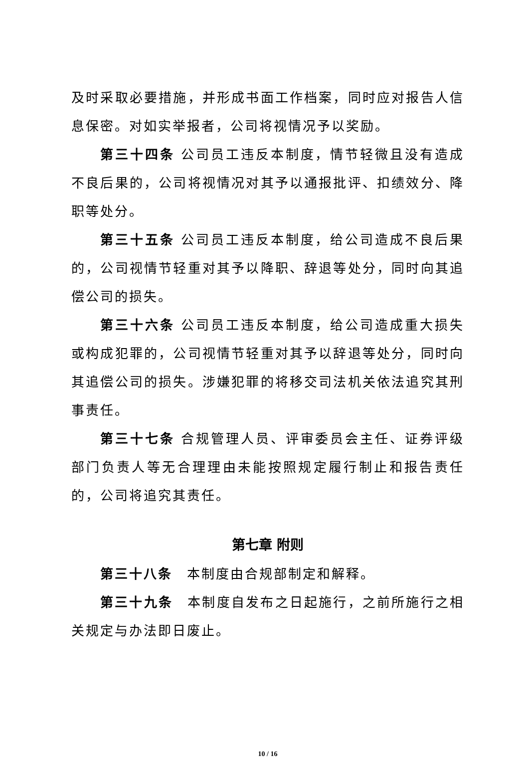及时采取必要措施，并形成书面工作档案，同时应对报告人信息保密。对如实举报者，公司将视情况予以奖励。
第三十四条 公司员工违反本制度，情节轻微且没有造成不良后果的，公司将视情况对其予以通报批评、扣绩效分、降职等处分。
第三十五条 公司员工违反本制度，给公司造成不良后果的，公司视情节轻重对其予以降职、辞退等处分，同时向其追偿公司的损失。
第三十六条 公司员工违反本制度，给公司造成重大损失或构成犯罪的，公司视情节轻重对其予以辞退等处分，同时向其追偿公司的损失。涉嫌犯罪的将移交司法机关依法追究其刑事责任。
第三十七条 合规管理人员、评审委员会主任、证券评级部门负责人等无合理理由未能按照规定履行制止和报告责任的，公司将追究其责任。
第七章 附则
第三十八条　本制度由合规部制定和解释。
第三十九条　本制度自发布之日起施行，之前所施行之相关规定与办法即日废止。
10 / 16